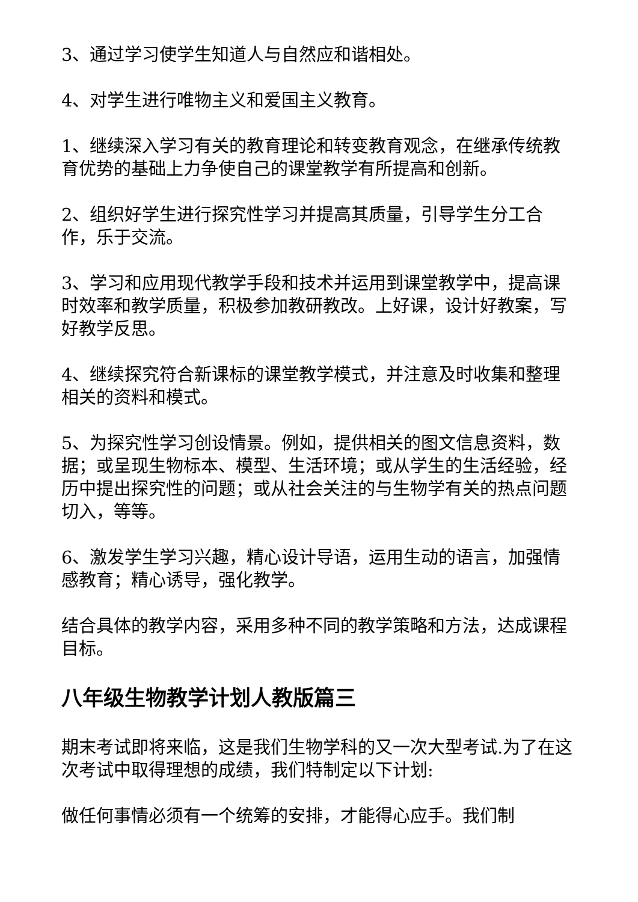3、通过学习使学生知道人与自然应和谐相处。
4、对学生进行唯物主义和爱国主义教育。
1、继续深入学习有关的教育理论和转变教育观念，在继承传统教育优势的基础上力争使自己的课堂教学有所提高和创新。
2、组织好学生进行探究性学习并提高其质量，引导学生分工合作，乐于交流。
3、学习和应用现代教学手段和技术并运用到课堂教学中，提高课时效率和教学质量，积极参加教研教改。上好课，设计好教案，写好教学反思。
4、继续探究符合新课标的课堂教学模式，并注意及时收集和整理相关的资料和模式。
5、为探究性学习创设情景。例如，提供相关的图文信息资料，数据；或呈现生物标本、模型、生活环境；或从学生的生活经验，经历中提出探究性的问题；或从社会关注的与生物学有关的热点问题切入，等等。
6、激发学生学习兴趣，精心设计导语，运用生动的语言，加强情感教育；精心诱导，强化教学。
结合具体的教学内容，采用多种不同的教学策略和方法，达成课程目标。
八年级生物教学计划人教版篇三
期末考试即将来临，这是我们生物学科的又一次大型考试.为了在这次考试中取得理想的成绩，我们特制定以下计划:
做任何事情必须有一个统筹的安排，才能得心应手。我们制